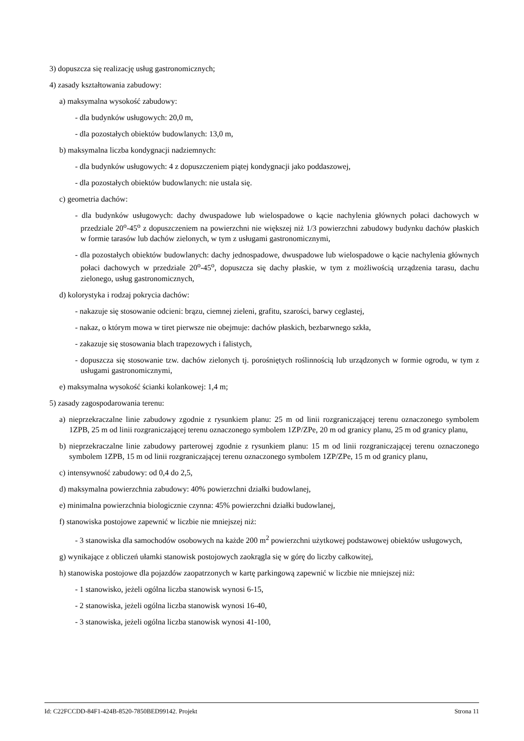3) dopuszcza się realizację usług gastronomicznych;
4) zasady kształtowania zabudowy:
a) maksymalna wysokość zabudowy:
- dla budynków usługowych: 20,0 m,
- dla pozostałych obiektów budowlanych: 13,0 m,
b) maksymalna liczba kondygnacji nadziemnych:
- dla budynków usługowych: 4 z dopuszczeniem piątej kondygnacji jako poddaszowej,
- dla pozostałych obiektów budowlanych: nie ustala się.
c) geometria dachów:
- dla budynków usługowych: dachy dwuspadowe lub wielospadowe o kącie nachylenia głównych połaci dachowych w przedziale 20<sup>o</sup>-45<sup>o</sup> z dopuszczeniem na powierzchni nie większej niż 1/3 powierzchni zabudowy budynku dachów płaskich w formie tarasów lub dachów zielonych, w tym z usługami gastronomicznymi,
- dla pozostałych obiektów budowlanych: dachy jednospadowe, dwuspadowe lub wielospadowe o kącie nachylenia głównych połaci dachowych w przedziale 20<sup>o</sup>-45<sup>o</sup>, dopuszcza się dachy płaskie, w tym z możliwością urządzenia tarasu, dachu zielonego, usług gastronomicznych,
d) kolorystyka i rodzaj pokrycia dachów:
- nakazuje się stosowanie odcieni: brązu, ciemnej zieleni, grafitu, szarości, barwy ceglastej,
- nakaz, o którym mowa w tiret pierwsze nie obejmuje: dachów płaskich, bezbarwnego szkła,
- zakazuje się stosowania blach trapezowych i falistych,
- dopuszcza się stosowanie tzw. dachów zielonych tj. porośniętych roślinnością lub urządzonych w formie ogrodu, w tym z usługami gastronomicznymi,
e) maksymalna wysokość ścianki kolankowej: 1,4 m;
5) zasady zagospodarowania terenu:
a) nieprzekraczalne linie zabudowy zgodnie z rysunkiem planu: 25 m od linii rozgraniczającej terenu oznaczonego symbolem 1ZPB, 25 m od linii rozgraniczającej terenu oznaczonego symbolem 1ZP/ZPe, 20 m od granicy planu, 25 m od granicy planu,
b) nieprzekraczalne linie zabudowy parterowej zgodnie z rysunkiem planu: 15 m od linii rozgraniczającej terenu oznaczonego symbolem 1ZPB, 15 m od linii rozgraniczającej terenu oznaczonego symbolem 1ZP/ZPe, 15 m od granicy planu,
c) intensywność zabudowy: od 0,4 do 2,5,
d) maksymalna powierzchnia zabudowy: 40% powierzchni działki budowlanej,
e) minimalna powierzchnia biologicznie czynna: 45% powierzchni działki budowlanej,
f) stanowiska postojowe zapewnić w liczbie nie mniejszej niż:
- 3 stanowiska dla samochodów osobowych na każde 200 m<sup>2</sup> powierzchni użytkowej podstawowej obiektów usługowych,
g) wynikające z obliczeń ułamki stanowisk postojowych zaokrągla się w górę do liczby całkowitej,
h) stanowiska postojowe dla pojazdów zaopatrzonych w kartę parkingową zapewnić w liczbie nie mniejszej niż:
- 1 stanowisko, jeżeli ogólna liczba stanowisk wynosi 6-15,
- 2 stanowiska, jeżeli ogólna liczba stanowisk wynosi 16-40,
- 3 stanowiska, jeżeli ogólna liczba stanowisk wynosi 41-100,
Id: C22FCCDD-84F1-424B-8520-7850BED99142. Projekt Strona 11